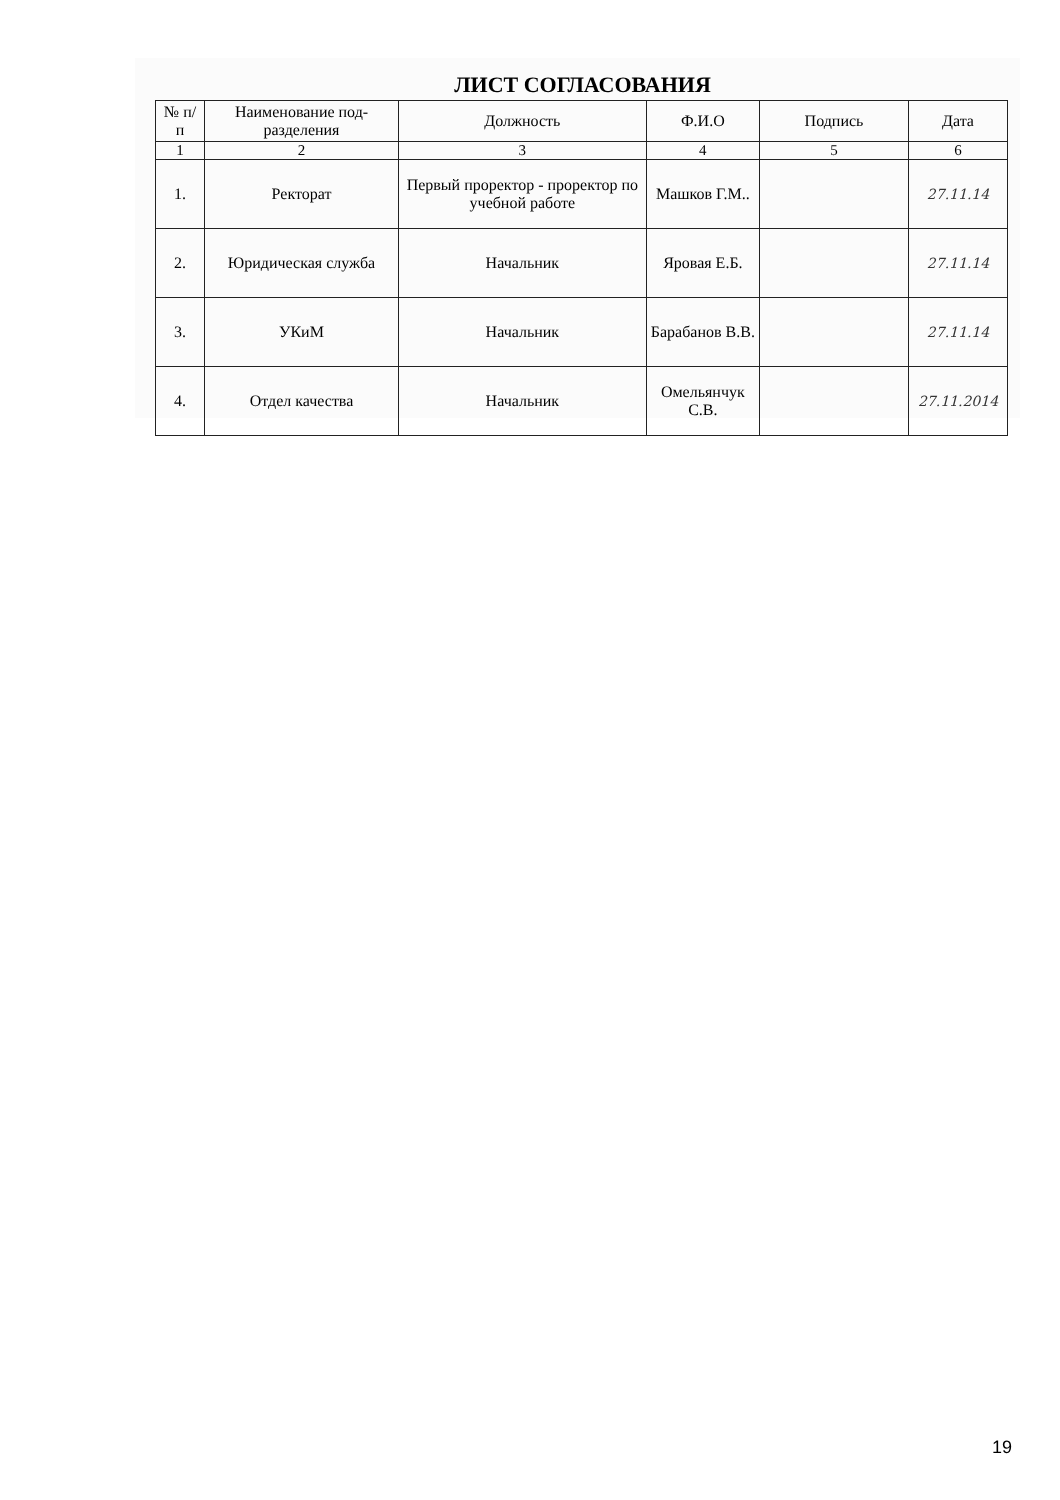ЛИСТ СОГЛАСОВАНИЯ
| № п/п | Наименование под-разделения | Должность | Ф.И.О | Подпись | Дата |
| --- | --- | --- | --- | --- | --- |
| 1 | 2 | 3 | 4 | 5 | 6 |
| 1. | Ректорат | Первый проректор - проректор по учебной работе | Машков Г.М.. | | 27.11.14 |
| 2. | Юридическая служба | Начальник | Яровая Е.Б. | | 27.11.14 |
| 3. | УКиМ | Начальник | Барабанов В.В. | | 27.11.14 |
| 4. | Отдел качества | Начальник | Омельянчук С.В. | | 27.11.2014 |
19